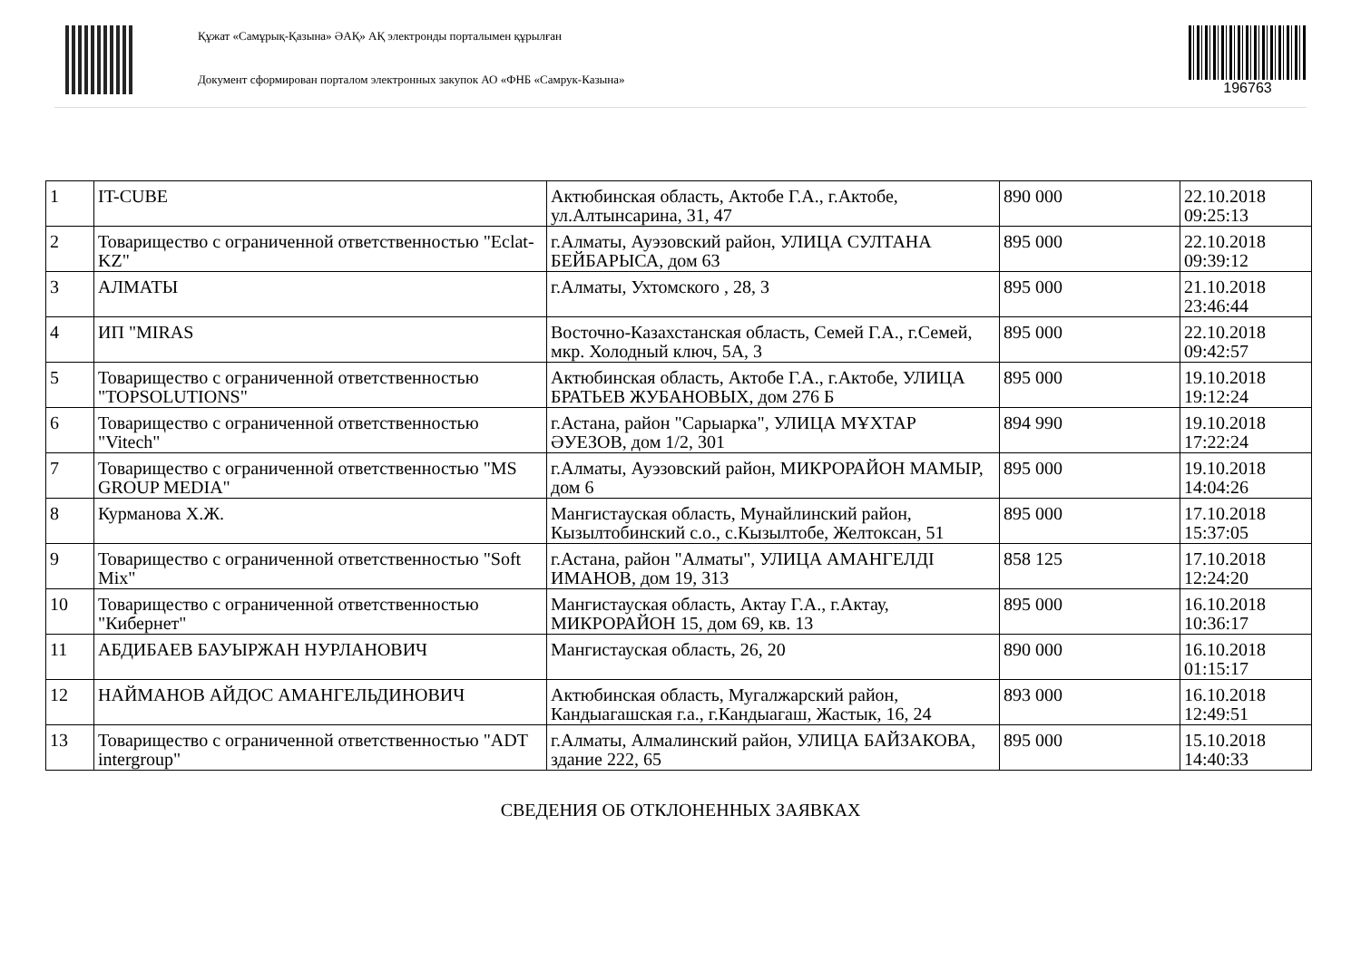Құжат «Самұрық-Қазына» ӘАҚ» АҚ электронды порталымен құрылған
Документ сформирован порталом электронных закупок АО «ФНБ «Самрук-Казына»
196763
| 1 | IT-CUBE | Актюбинская область, Актобе Г.А., г.Актобе, ул.Алтынсарина, 31, 47 | 890 000 | 22.10.2018 09:25:13 |
| 2 | Товарищество с ограниченной ответственностью "Eclat-KZ" | г.Алматы, Ауэзовский район, УЛИЦА СУЛТАНА БЕЙБАРЫСА, дом 63 | 895 000 | 22.10.2018 09:39:12 |
| 3 | АЛМАТЫ | г.Алматы, Ухтомского , 28, 3 | 895 000 | 21.10.2018 23:46:44 |
| 4 | ИП "MIRAS | Восточно-Казахстанская область, Семей Г.А., г.Семей, мкр. Холодный ключ, 5А, 3 | 895 000 | 22.10.2018 09:42:57 |
| 5 | Товарищество с ограниченной ответственностью "TOPSOLUTIONS" | Актюбинская область, Актобе Г.А., г.Актобе, УЛИЦА БРАТЬЕВ ЖУБАНОВЫХ, дом 276 Б | 895 000 | 19.10.2018 19:12:24 |
| 6 | Товарищество с ограниченной ответственностью "Vitech" | г.Астана, район "Сарыарка", УЛИЦА МҰХТАР ӘУЕЗОВ, дом 1/2, 301 | 894 990 | 19.10.2018 17:22:24 |
| 7 | Товарищество с ограниченной ответственностью "MS GROUP MEDIA" | г.Алматы, Ауэзовский район, МИКРОРАЙОН МАМЫР, дом 6 | 895 000 | 19.10.2018 14:04:26 |
| 8 | Курманова Х.Ж. | Мангистауская область, Мунайлинский район, Кызылтобинский с.о., с.Кызылтобе, Желтоксан, 51 | 895 000 | 17.10.2018 15:37:05 |
| 9 | Товарищество с ограниченной ответственностью "Soft Mix" | г.Астана, район "Алматы", УЛИЦА АМАНГЕЛДІ ИМАНОВ, дом 19, 313 | 858 125 | 17.10.2018 12:24:20 |
| 10 | Товарищество с ограниченной ответственностью "Кибернет" | Мангистауская область, Актау Г.А., г.Актау, МИКРОРАЙОН 15, дом 69, кв. 13 | 895 000 | 16.10.2018 10:36:17 |
| 11 | АБДИБАЕВ БАУЫРЖАН НУРЛАНОВИЧ | Мангистауская область, 26, 20 | 890 000 | 16.10.2018 01:15:17 |
| 12 | НАЙМАНОВ АЙДОС АМАНГЕЛЬДИНОВИЧ | Актюбинская область, Мугалжарский район, Кандыагашская г.а., г.Кандыагаш, Жастык, 16, 24 | 893 000 | 16.10.2018 12:49:51 |
| 13 | Товарищество с ограниченной ответственностью "ADT intergroup" | г.Алматы, Алмалинский район, УЛИЦА БАЙЗАКОВА, здание 222, 65 | 895 000 | 15.10.2018 14:40:33 |
СВЕДЕНИЯ ОБ ОТКЛОНЕННЫХ ЗАЯВКАХ